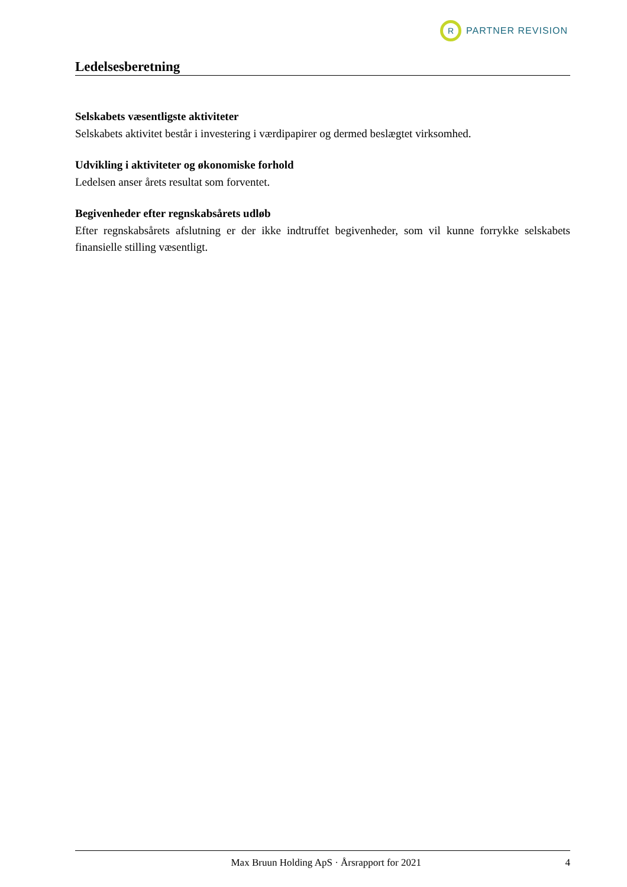R
PARTNER REVISION
Ledelsesberetning
Selskabets væsentligste aktiviteter
Selskabets aktivitet består i investering i værdipapirer og dermed beslægtet virksomhed.
Udvikling i aktiviteter og økonomiske forhold
Ledelsen anser årets resultat som forventet.
Begivenheder efter regnskabsårets udløb
Efter regnskabsårets afslutning er der ikke indtruffet begivenheder, som vil kunne forrykke selskabets finansielle stilling væsentligt.
Max Bruun Holding ApS · Årsrapport for 2021 4